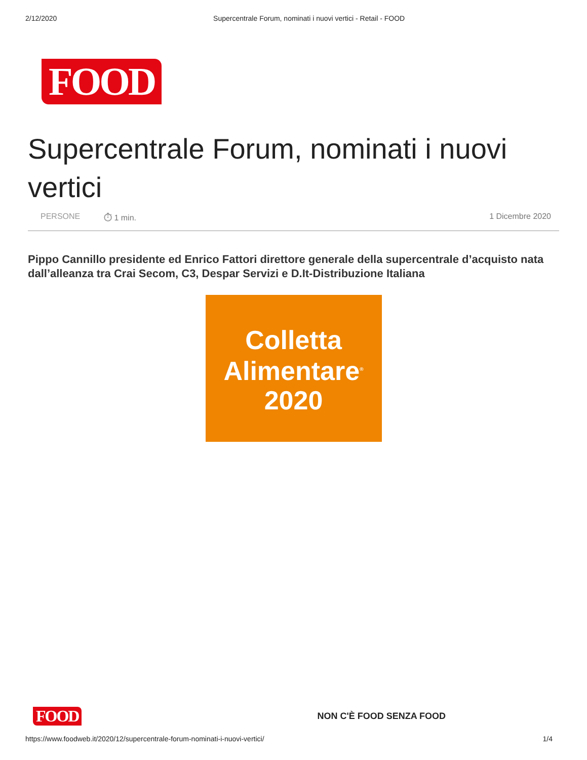2/12/2020 Supercentrale Forum, nominati i nuovi vertici - Retail - FOOD
FOOD
Supercentrale Forum, nominati i nuovi vertici
PERSONE ⏱ 1 min. 1 Dicembre 2020
Pippo Cannillo presidente ed Enrico Fattori direttore generale della supercentrale d’acquisto nata dall’alleanza tra Crai Secom, C3, Despar Servizi e D.It-Distribuzione Italiana
Colletta
Alimentare<sup>®</sup>
2020
FOOD
NON C'È FOOD SENZA FOOD
https://www.foodweb.it/2020/12/supercentrale-forum-nominati-i-nuovi-vertici/ 1/4